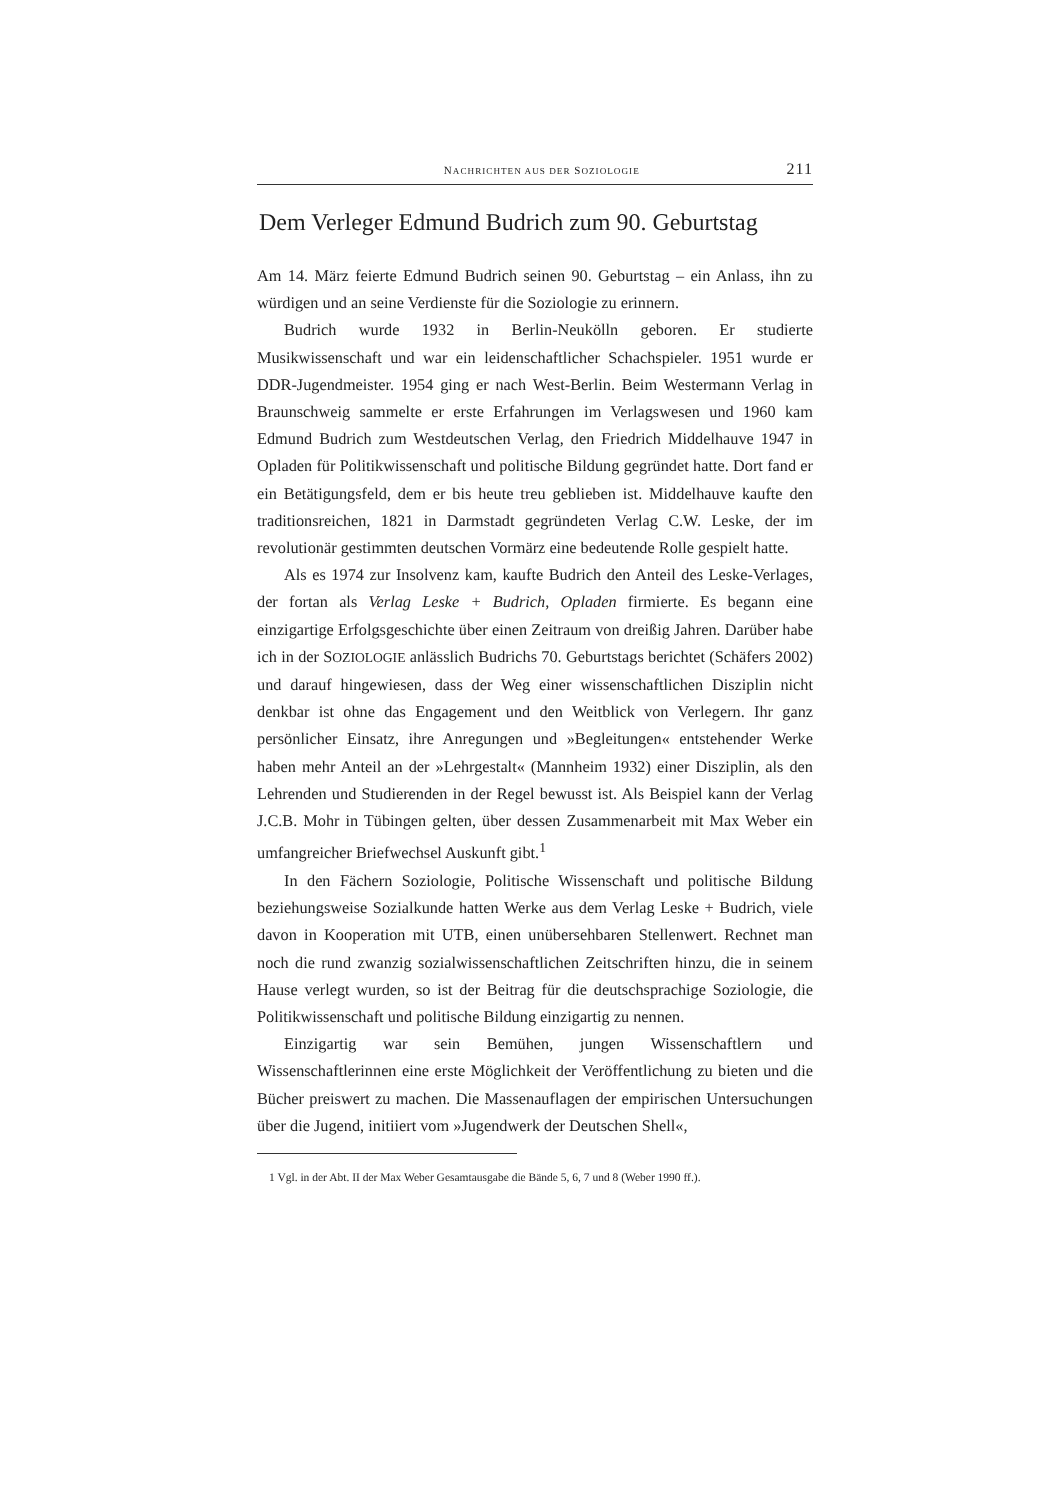NACHRICHTEN AUS DER SOZIOLOGIE 211
Dem Verleger Edmund Budrich zum 90. Geburtstag
Am 14. März feierte Edmund Budrich seinen 90. Geburtstag – ein Anlass, ihn zu würdigen und an seine Verdienste für die Soziologie zu erinnern.
Budrich wurde 1932 in Berlin-Neukölln geboren. Er studierte Musikwissenschaft und war ein leidenschaftlicher Schachspieler. 1951 wurde er DDR-Jugendmeister. 1954 ging er nach West-Berlin. Beim Westermann Verlag in Braunschweig sammelte er erste Erfahrungen im Verlagswesen und 1960 kam Edmund Budrich zum Westdeutschen Verlag, den Friedrich Middelhauve 1947 in Opladen für Politikwissenschaft und politische Bildung gegründet hatte. Dort fand er ein Betätigungsfeld, dem er bis heute treu geblieben ist. Middelhauve kaufte den traditionsreichen, 1821 in Darmstadt gegründeten Verlag C.W. Leske, der im revolutionär gestimmten deutschen Vormärz eine bedeutende Rolle gespielt hatte.
Als es 1974 zur Insolvenz kam, kaufte Budrich den Anteil des Leske-Verlages, der fortan als Verlag Leske + Budrich, Opladen firmierte. Es begann eine einzigartige Erfolgsgeschichte über einen Zeitraum von dreißig Jahren. Darüber habe ich in der SOZIOLOGIE anlässlich Budrichs 70. Geburtstags berichtet (Schäfers 2002) und darauf hingewiesen, dass der Weg einer wissenschaftlichen Disziplin nicht denkbar ist ohne das Engagement und den Weitblick von Verlegern. Ihr ganz persönlicher Einsatz, ihre Anregungen und »Begleitungen« entstehender Werke haben mehr Anteil an der »Lehrgestalt« (Mannheim 1932) einer Disziplin, als den Lehrenden und Studierenden in der Regel bewusst ist. Als Beispiel kann der Verlag J.C.B. Mohr in Tübingen gelten, über dessen Zusammenarbeit mit Max Weber ein umfangreicher Briefwechsel Auskunft gibt.<sup>1</sup>
In den Fächern Soziologie, Politische Wissenschaft und politische Bildung beziehungsweise Sozialkunde hatten Werke aus dem Verlag Leske + Budrich, viele davon in Kooperation mit UTB, einen unübersehbaren Stellenwert. Rechnet man noch die rund zwanzig sozialwissenschaftlichen Zeitschriften hinzu, die in seinem Hause verlegt wurden, so ist der Beitrag für die deutschsprachige Soziologie, die Politikwissenschaft und politische Bildung einzigartig zu nennen.
Einzigartig war sein Bemühen, jungen Wissenschaftlern und Wissenschaftlerinnen eine erste Möglichkeit der Veröffentlichung zu bieten und die Bücher preiswert zu machen. Die Massenauflagen der empirischen Untersuchungen über die Jugend, initiiert vom »Jugendwerk der Deutschen Shell«,
1 Vgl. in der Abt. II der Max Weber Gesamtausgabe die Bände 5, 6, 7 und 8 (Weber 1990 ff.).